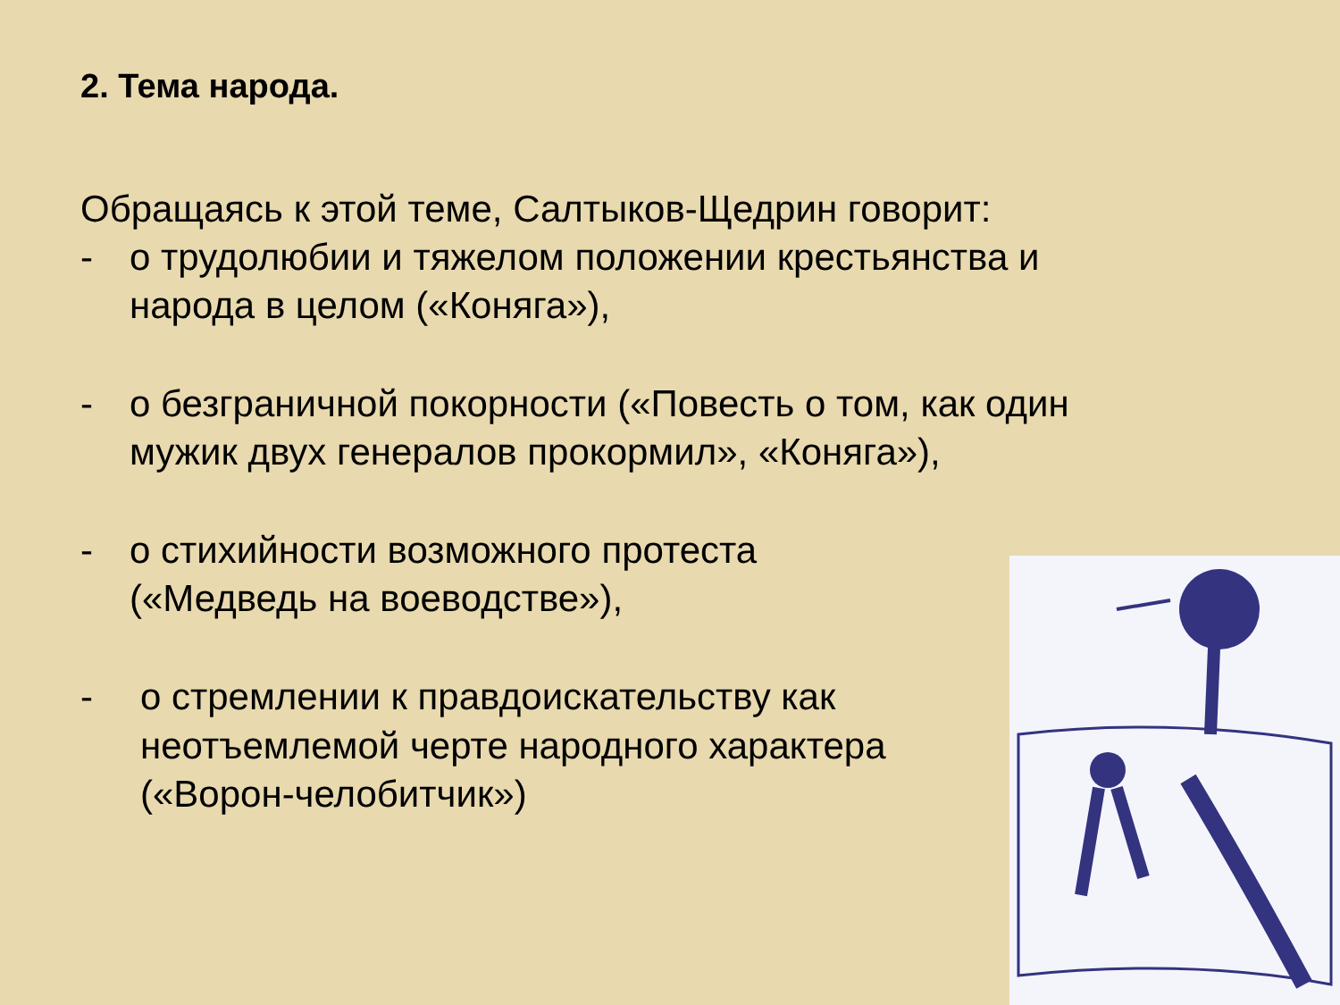2. Тема народа.
Обращаясь к этой теме, Салтыков-Щедрин говорит:
- о трудолюбии и тяжелом положении крестьянства и
народа в целом («Коняга»),
- о безграничной покорности («Повесть о том, как один
мужик двух генералов прокормил», «Коняга»),
- о стихийности возможного протеста
(«Медведь на воеводстве»),
- о стремлении к правдоискательству как
неотъемлемой черте народного характера
(«Ворон-челобитчик»)